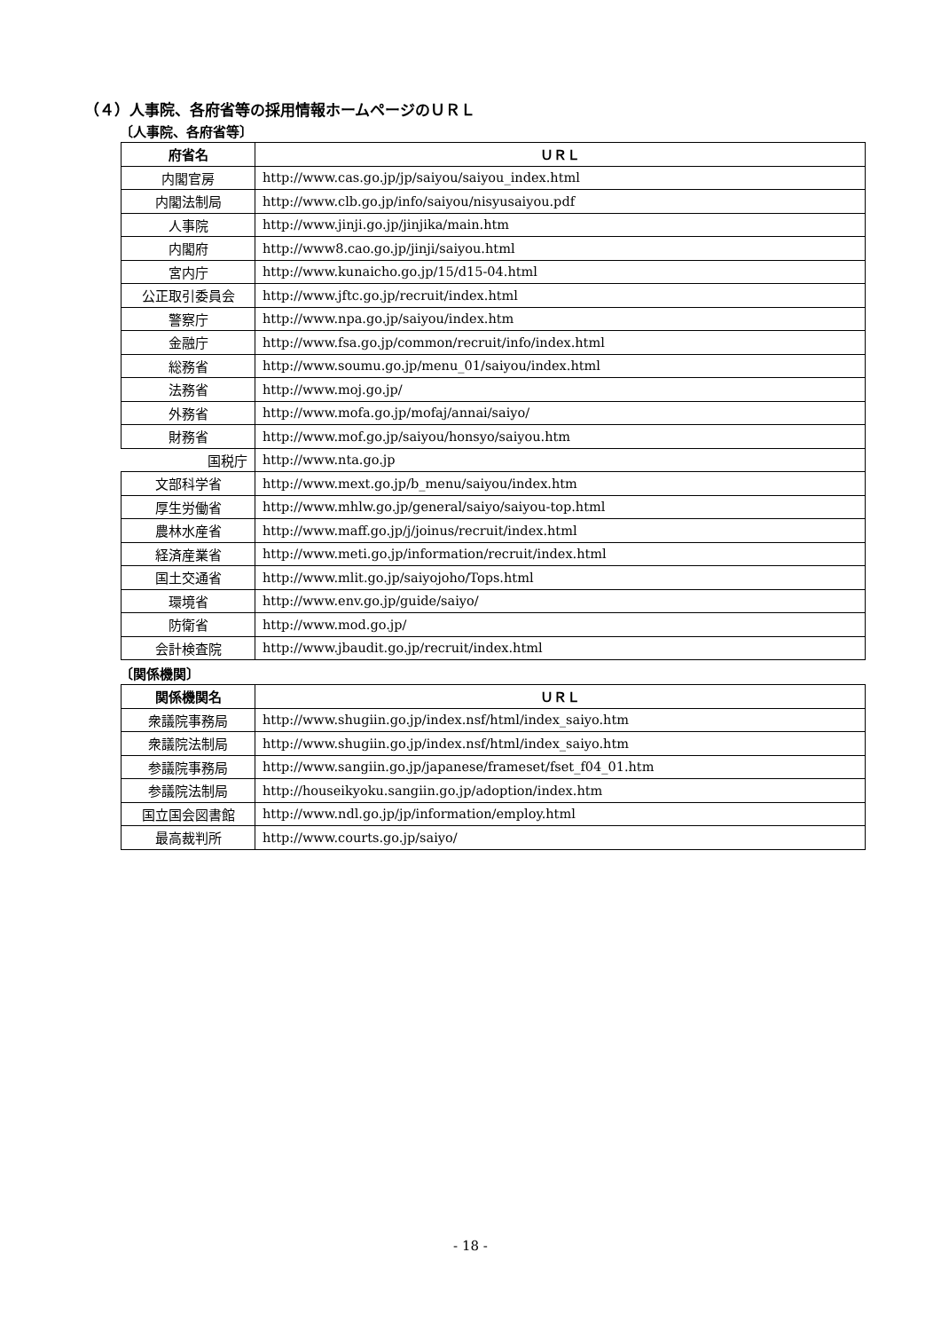（４）人事院、各府省等の採用情報ホームページのＵＲＬ
〔人事院、各府省等〕
| 府省名 | ＵＲＬ |
| --- | --- |
| 内閣官房 | http://www.cas.go.jp/jp/saiyou/saiyou_index.html |
| 内閣法制局 | http://www.clb.go.jp/info/saiyou/nisyusaiyou.pdf |
| 人事院 | http://www.jinji.go.jp/jinjika/main.htm |
| 内閣府 | http://www8.cao.go.jp/jinji/saiyou.html |
| 宮内庁 | http://www.kunaicho.go.jp/15/d15-04.html |
| 公正取引委員会 | http://www.jftc.go.jp/recruit/index.html |
| 警察庁 | http://www.npa.go.jp/saiyou/index.htm |
| 金融庁 | http://www.fsa.go.jp/common/recruit/info/index.html |
| 総務省 | http://www.soumu.go.jp/menu_01/saiyou/index.html |
| 法務省 | http://www.moj.go.jp/ |
| 外務省 | http://www.mofa.go.jp/mofaj/annai/saiyo/ |
| 財務省 | http://www.mof.go.jp/saiyou/honsyo/saiyou.htm |
| 国税庁 | http://www.nta.go.jp |
| 文部科学省 | http://www.mext.go.jp/b_menu/saiyou/index.htm |
| 厚生労働省 | http://www.mhlw.go.jp/general/saiyo/saiyou-top.html |
| 農林水産省 | http://www.maff.go.jp/j/joinus/recruit/index.html |
| 経済産業省 | http://www.meti.go.jp/information/recruit/index.html |
| 国土交通省 | http://www.mlit.go.jp/saiyojoho/Tops.html |
| 環境省 | http://www.env.go.jp/guide/saiyo/ |
| 防衛省 | http://www.mod.go.jp/ |
| 会計検査院 | http://www.jbaudit.go.jp/recruit/index.html |
〔関係機関〕
| 関係機関名 | ＵＲＬ |
| --- | --- |
| 衆議院事務局 | http://www.shugiin.go.jp/index.nsf/html/index_saiyo.htm |
| 衆議院法制局 | http://www.shugiin.go.jp/index.nsf/html/index_saiyo.htm |
| 参議院事務局 | http://www.sangiin.go.jp/japanese/frameset/fset_f04_01.htm |
| 参議院法制局 | http://houseikyoku.sangiin.go.jp/adoption/index.htm |
| 国立国会図書館 | http://www.ndl.go.jp/jp/information/employ.html |
| 最高裁判所 | http://www.courts.go.jp/saiyo/ |
- 18 -